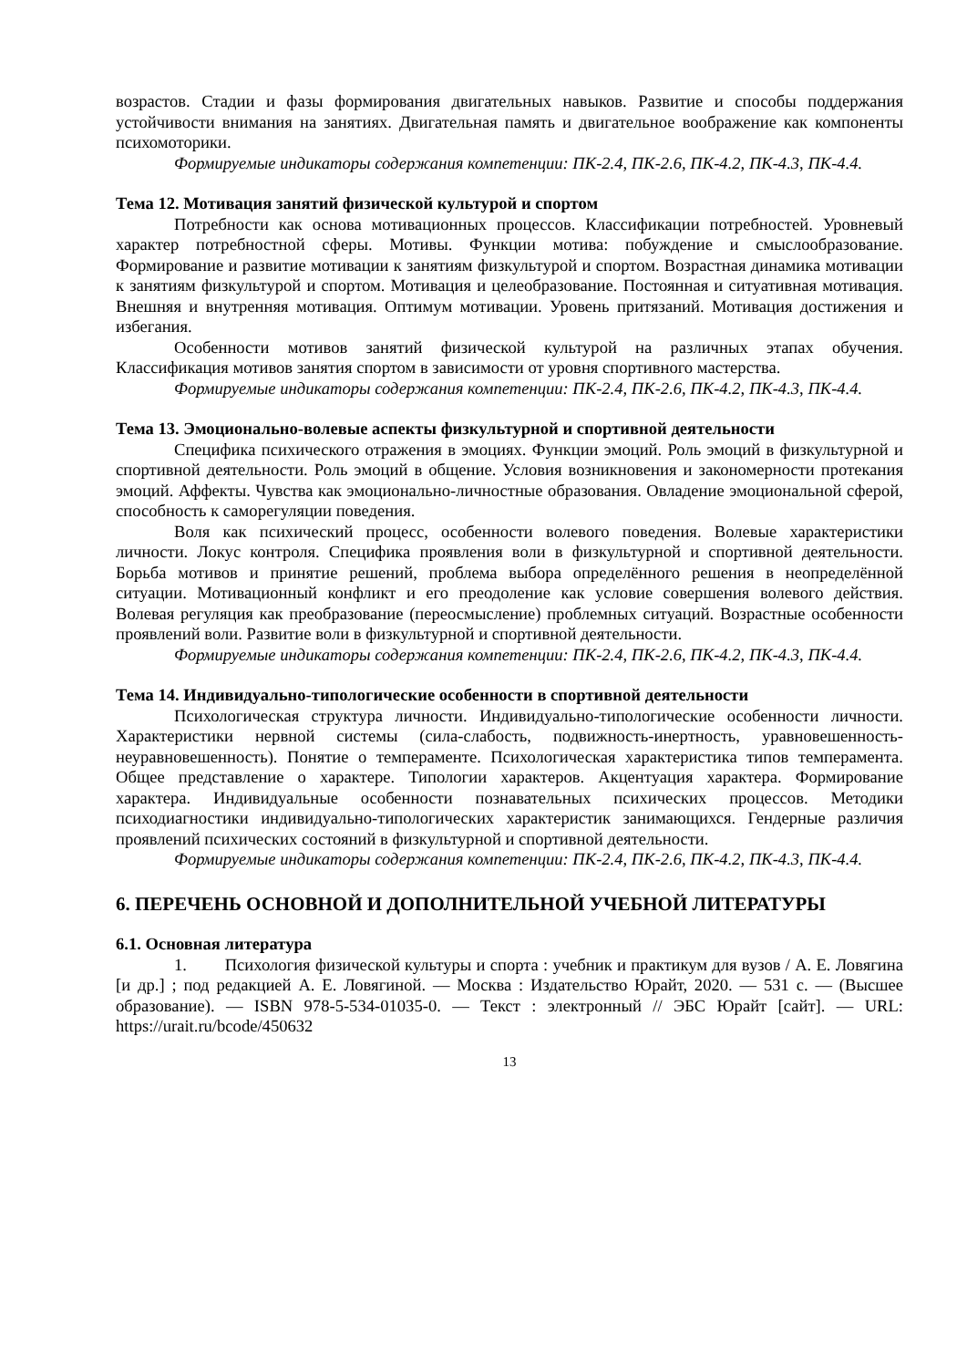возрастов. Стадии и фазы формирования двигательных навыков. Развитие и способы поддержания устойчивости внимания на занятиях. Двигательная память и двигательное воображение как компоненты психомоторики.
Формируемые индикаторы содержания компетенции: ПК-2.4, ПК-2.6, ПК-4.2, ПК-4.3, ПК-4.4.
Тема 12. Мотивация занятий физической культурой и спортом
Потребности как основа мотивационных процессов. Классификации потребностей. Уровневый характер потребностной сферы. Мотивы. Функции мотива: побуждение и смыслообразование. Формирование и развитие мотивации к занятиям физкультурой и спортом. Возрастная динамика мотивации к занятиям физкультурой и спортом. Мотивация и целеобразование. Постоянная и ситуативная мотивация. Внешняя и внутренняя мотивация. Оптимум мотивации. Уровень притязаний. Мотивация достижения и избегания.
Особенности мотивов занятий физической культурой на различных этапах обучения. Классификация мотивов занятия спортом в зависимости от уровня спортивного мастерства.
Формируемые индикаторы содержания компетенции: ПК-2.4, ПК-2.6, ПК-4.2, ПК-4.3, ПК-4.4.
Тема 13. Эмоционально-волевые аспекты физкультурной и спортивной деятельности
Специфика психического отражения в эмоциях. Функции эмоций. Роль эмоций в физкультурной и спортивной деятельности. Роль эмоций в общение. Условия возникновения и закономерности протекания эмоций. Аффекты. Чувства как эмоционально-личностные образования. Овладение эмоциональной сферой, способность к саморегуляции поведения.
Воля как психический процесс, особенности волевого поведения. Волевые характеристики личности. Локус контроля. Специфика проявления воли в физкультурной и спортивной деятельности. Борьба мотивов и принятие решений, проблема выбора определённого решения в неопределённой ситуации. Мотивационный конфликт и его преодоление как условие совершения волевого действия. Волевая регуляция как преобразование (переосмысление) проблемных ситуаций. Возрастные особенности проявлений воли. Развитие воли в физкультурной и спортивной деятельности.
Формируемые индикаторы содержания компетенции: ПК-2.4, ПК-2.6, ПК-4.2, ПК-4.3, ПК-4.4.
Тема 14. Индивидуально-типологические особенности в спортивной деятельности
Психологическая структура личности. Индивидуально-типологические особенности личности. Характеристики нервной системы (сила-слабость, подвижность-инертность, уравновешенность-неуравновешенность). Понятие о темпераменте. Психологическая характеристика типов темперамента. Общее представление о характере. Типологии характеров. Акцентуация характера. Формирование характера. Индивидуальные особенности познавательных психических процессов. Методики психодиагностики индивидуально-типологических характеристик занимающихся. Гендерные различия проявлений психических состояний в физкультурной и спортивной деятельности.
Формируемые индикаторы содержания компетенции: ПК-2.4, ПК-2.6, ПК-4.2, ПК-4.3, ПК-4.4.
6. ПЕРЕЧЕНЬ ОСНОВНОЙ И ДОПОЛНИТЕЛЬНОЙ УЧЕБНОЙ ЛИТЕРАТУРЫ
6.1. Основная литература
1. Психология физической культуры и спорта : учебник и практикум для вузов / А. Е. Ловягина [и др.] ; под редакцией А. Е. Ловягиной. — Москва : Издательство Юрайт, 2020. — 531 с. — (Высшее образование). — ISBN 978-5-534-01035-0. — Текст : электронный // ЭБС Юрайт [сайт]. — URL: https://urait.ru/bcode/450632
13